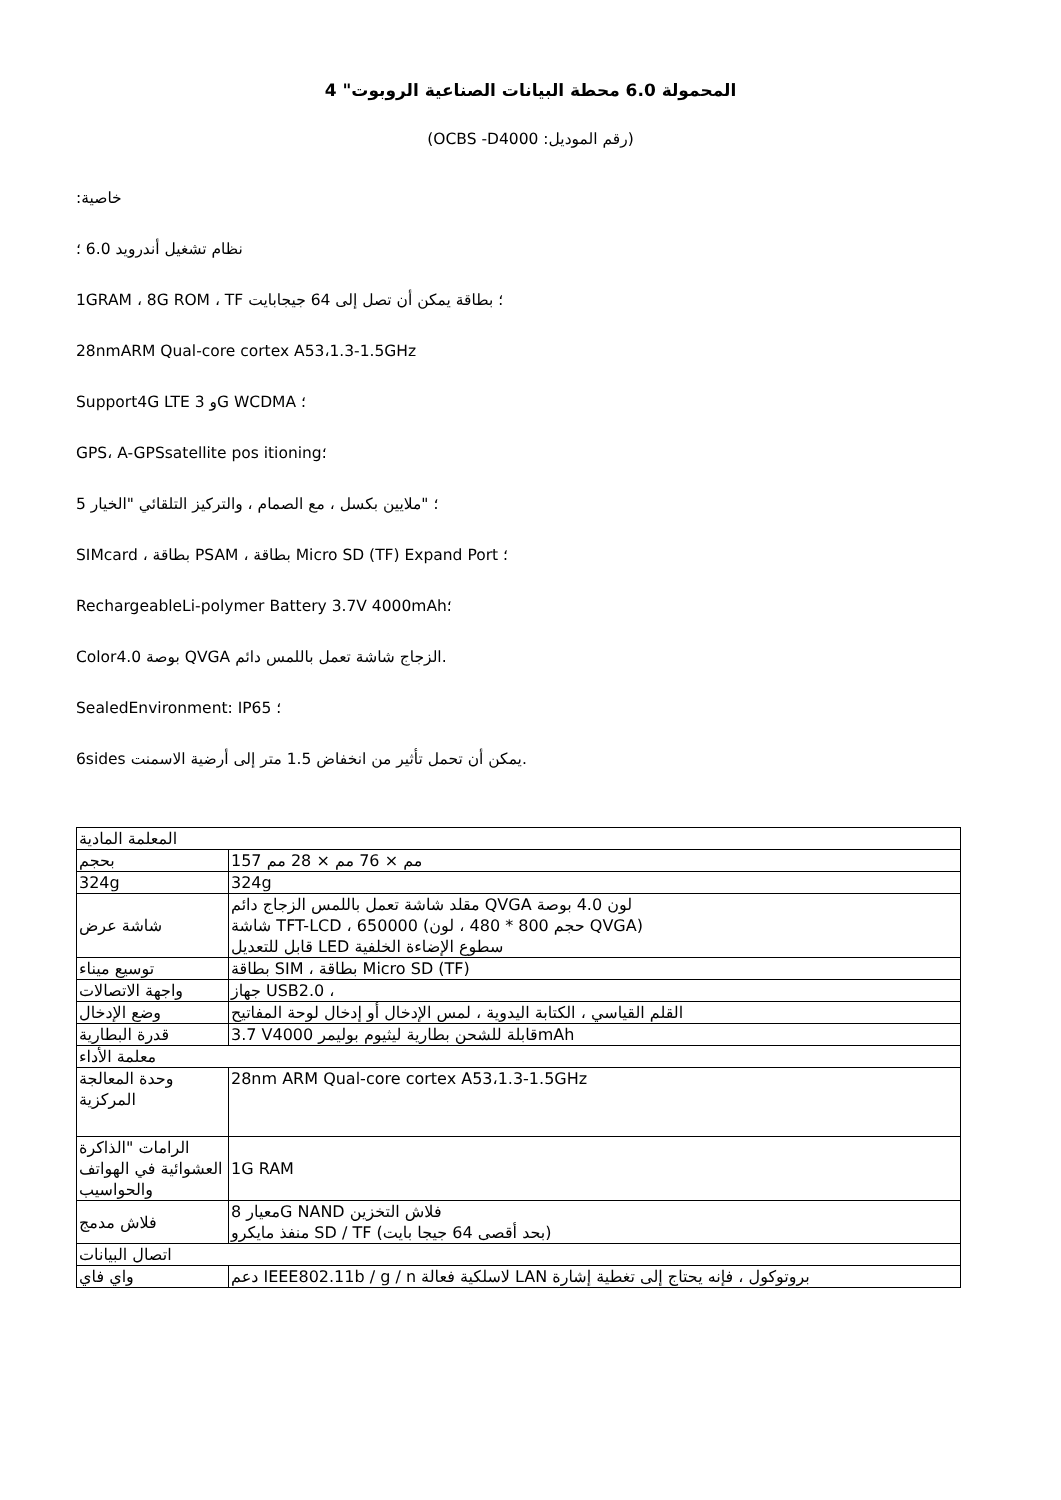المحمولة 6.0 محطة البيانات الصناعية الروبوت" 4
(OCBS -D4000 :رقم الموديل)
:خاصية
نظام تشغيل أندرويد 6.0 ؛
1GRAM ، 8G ROM ، TF ؛ بطاقة يمكن أن تصل إلى 64 جيجابايت
28nmARM Qual-core cortex A53،1.3-1.5GHz
Support4G LTE 3 وG WCDMA ؛
GPS، A-GPSsatellite pos itioning؛
5 ؛ "ملايين بكسل ، مع الصمام ، والتركيز التلقائي "الخيار
SIMcard ، بطاقة PSAM ، بطاقة Micro SD (TF) Expand Port ؛
RechargeableLi-polymer Battery 3.7V 4000mAh؛
Color4.0 بوصة QVGA الزجاج شاشة تعمل باللمس دائم.
SealedEnvironment: IP65 ؛
6sides يمكن أن تحمل تأثير من انخفاض 1.5 متر إلى أرضية الاسمنت.
| المعلمة المادية | |
| بحجم | 157 مم × 76 مم × 28 مم |
| 324g | 324g |
| شاشة عرض | مقلد شاشة تعمل باللمس الزجاج دائم QVGA لون 4.0 بوصة شاشة TFT-LCD ، 650000 (حجم 800 * 480 ، لون QVGA) قابل للتعديل LED سطوع الإضاءة الخلفية |
| توسيع ميناء | بطاقة SIM ، بطاقة Micro SD (TF) |
| واجهة الاتصالات | جهاز USB2.0 ، |
| وضع الإدخال | القلم القياسي ، الكتابة اليدوية ، لمس الإدخال أو إدخال لوحة المفاتيح |
| قدرة البطارية | 3.7 Vقابلة للشحن بطارية ليثيوم بوليمر 4000mAh |
| معلمة الأداء | |
| وحدة المعالجة المركزية | 28nm ARM Qual-core cortex A53،1.3-1.5GHz |
| الرامات "الذاكرة العشوائية في الهواتف والحواسيب | 1G RAM |
| فلاش مدمج | معيار 8G NAND فلاش التخزين منفذ مايكرو SD / TF (بحد أقصى 64 جيجا بايت) |
| اتصال البيانات | |
| واي فاي | دعم IEEE802.11b / g / n لاسلكية فعالة LAN بروتوكول ، فإنه يحتاج إلى تغطية إشارة |